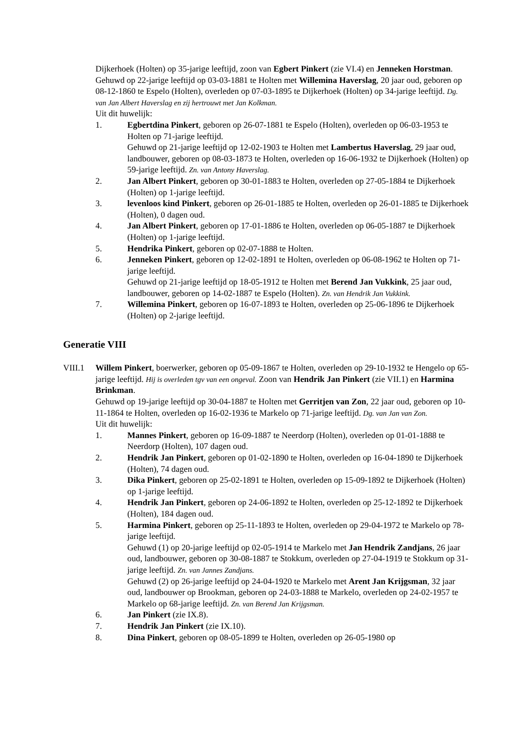Dijkerhoek (Holten) op 35-jarige leeftijd, zoon van Egbert Pinkert (zie VI.4) en Jenneken Horstman.
Gehuwd op 22-jarige leeftijd op 03-03-1881 te Holten met Willemina Haverslag, 20 jaar oud, geboren op 08-12-1860 te Espelo (Holten), overleden op 07-03-1895 te Dijkerhoek (Holten) op 34-jarige leeftijd. Dg. van Jan Albert Haverslag en zij hertrouwt met Jan Kolkman.
Uit dit huwelijk:
1. Egbertdina Pinkert, geboren op 26-07-1881 te Espelo (Holten), overleden op 06-03-1953 te Holten op 71-jarige leeftijd.
Gehuwd op 21-jarige leeftijd op 12-02-1903 te Holten met Lambertus Haverslag, 29 jaar oud, landbouwer, geboren op 08-03-1873 te Holten, overleden op 16-06-1932 te Dijkerhoek (Holten) op 59-jarige leeftijd. Zn. van Antony Haverslag.
2. Jan Albert Pinkert, geboren op 30-01-1883 te Holten, overleden op 27-05-1884 te Dijkerhoek (Holten) op 1-jarige leeftijd.
3. levenloos kind Pinkert, geboren op 26-01-1885 te Holten, overleden op 26-01-1885 te Dijkerhoek (Holten), 0 dagen oud.
4. Jan Albert Pinkert, geboren op 17-01-1886 te Holten, overleden op 06-05-1887 te Dijkerhoek (Holten) op 1-jarige leeftijd.
5. Hendrika Pinkert, geboren op 02-07-1888 te Holten.
6. Jenneken Pinkert, geboren op 12-02-1891 te Holten, overleden op 06-08-1962 te Holten op 71-jarige leeftijd.
Gehuwd op 21-jarige leeftijd op 18-05-1912 te Holten met Berend Jan Vukkink, 25 jaar oud, landbouwer, geboren op 14-02-1887 te Espelo (Holten). Zn. van Hendrik Jan Vukkink.
7. Willemina Pinkert, geboren op 16-07-1893 te Holten, overleden op 25-06-1896 te Dijkerhoek (Holten) op 2-jarige leeftijd.
Generatie VIII
VIII.1 Willem Pinkert, boerwerker, geboren op 05-09-1867 te Holten, overleden op 29-10-1932 te Hengelo op 65-jarige leeftijd. Hij is overleden tgv van een ongeval. Zoon van Hendrik Jan Pinkert (zie VII.1) en Harmina Brinkman.
Gehuwd op 19-jarige leeftijd op 30-04-1887 te Holten met Gerritjen van Zon, 22 jaar oud, geboren op 10-11-1864 te Holten, overleden op 16-02-1936 te Markelo op 71-jarige leeftijd. Dg. van Jan van Zon.
Uit dit huwelijk:
1. Mannes Pinkert, geboren op 16-09-1887 te Neerdorp (Holten), overleden op 01-01-1888 te Neerdorp (Holten), 107 dagen oud.
2. Hendrik Jan Pinkert, geboren op 01-02-1890 te Holten, overleden op 16-04-1890 te Dijkerhoek (Holten), 74 dagen oud.
3. Dika Pinkert, geboren op 25-02-1891 te Holten, overleden op 15-09-1892 te Dijkerhoek (Holten) op 1-jarige leeftijd.
4. Hendrik Jan Pinkert, geboren op 24-06-1892 te Holten, overleden op 25-12-1892 te Dijkerhoek (Holten), 184 dagen oud.
5. Harmina Pinkert, geboren op 25-11-1893 te Holten, overleden op 29-04-1972 te Markelo op 78-jarige leeftijd.
Gehuwd (1) op 20-jarige leeftijd op 02-05-1914 te Markelo met Jan Hendrik Zandjans, 26 jaar oud, landbouwer, geboren op 30-08-1887 te Stokkum, overleden op 27-04-1919 te Stokkum op 31-jarige leeftijd. Zn. van Jannes Zandjans.
Gehuwd (2) op 26-jarige leeftijd op 24-04-1920 te Markelo met Arent Jan Krijgsman, 32 jaar oud, landbouwer op Brookman, geboren op 24-03-1888 te Markelo, overleden op 24-02-1957 te Markelo op 68-jarige leeftijd. Zn. van Berend Jan Krijgsman.
6. Jan Pinkert (zie IX.8).
7. Hendrik Jan Pinkert (zie IX.10).
8. Dina Pinkert, geboren op 08-05-1899 te Holten, overleden op 26-05-1980 op